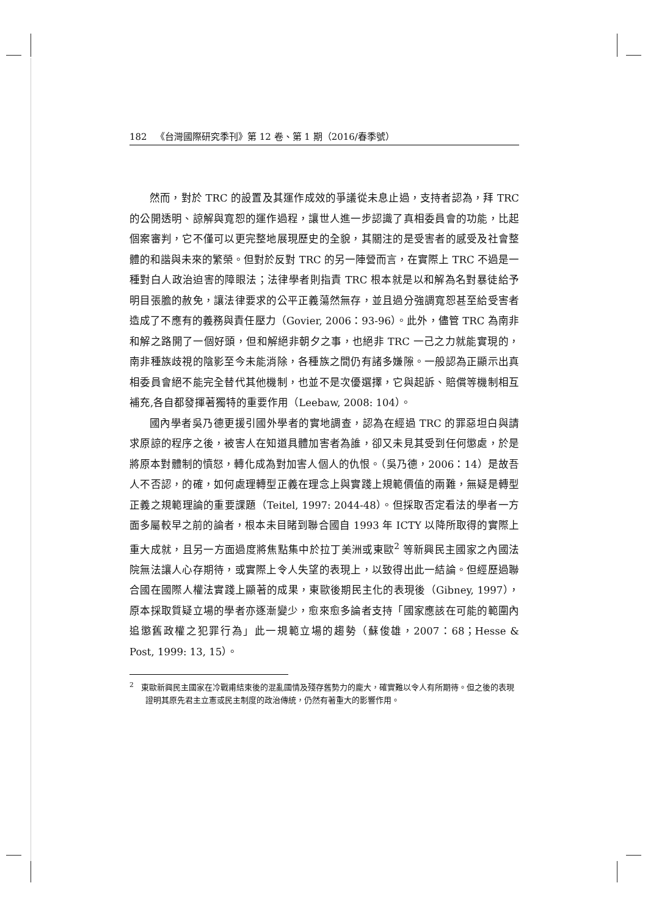182 《台灣國際研究季刊》第 12 卷、第 1 期（2016/春季號）
然而，對於 TRC 的設置及其運作成效的爭議從未息止過，支持者認為，拜 TRC 的公開透明、諒解與寬恕的運作過程，讓世人進一步認識了真相委員會的功能，比起個案審判，它不僅可以更完整地展現歷史的全貌，其關注的是受害者的感受及社會整體的和諧與未來的繁榮。但對於反對 TRC 的另一陣營而言，在實際上 TRC 不過是一種對白人政治迫害的障眼法；法律學者則指責 TRC 根本就是以和解為名對暴徒給予明目張膽的赦免，讓法律要求的公平正義蕩然無存，並且過分強調寬恕甚至給受害者造成了不應有的義務與責任壓力（Govier, 2006：93-96）。此外，儘管 TRC 為南非和解之路開了一個好頭，但和解絕非朝夕之事，也絕非 TRC 一己之力就能實現的，南非種族歧視的陰影至今未能消除，各種族之間仍有諸多嫌隙。一般認為正顯示出真相委員會絕不能完全替代其他機制，也並不是次優選擇，它與起訴、賠償等機制相互補充,各自都發揮著獨特的重要作用（Leebaw, 2008: 104）。
國內學者吳乃德更援引國外學者的實地調查，認為在經過 TRC 的罪惡坦白與請求原諒的程序之後，被害人在知道具體加害者為誰，卻又未見其受到任何懲處，於是將原本對體制的憤怒，轉化成為對加害人個人的仇恨。（吳乃德，2006：14）是故吾人不否認，的確，如何處理轉型正義在理念上與實踐上規範價值的兩難，無疑是轉型正義之規範理論的重要課題（Teitel, 1997: 2044-48）。但採取否定看法的學者一方面多屬較早之前的論者，根本未目睹到聯合國自 1993 年 ICTY 以降所取得的實際上重大成就，且另一方面過度將焦點集中於拉丁美洲或東歐<sup>2</sup> 等新興民主國家之內國法院無法讓人心存期待，或實際上令人失望的表現上，以致得出此一結論。但經歷過聯合國在國際人權法實踐上顯著的成果，東歐後期民主化的表現後（Gibney, 1997），原本採取質疑立場的學者亦逐漸變少，愈來愈多論者支持「國家應該在可能的範圍內追懲舊政權之犯罪行為」此一規範立場的趨勢（蘇俊雄，2007：68；Hesse & Post, 1999: 13, 15）。
<sup>2</sup> 東歐新興民主國家在冷戰甫結束後的混亂國情及殘存舊勢力的龐大，確實難以令人有所期待。但之後的表現證明其原先君主立憲或民主制度的政治傳統，仍然有著重大的影響作用。